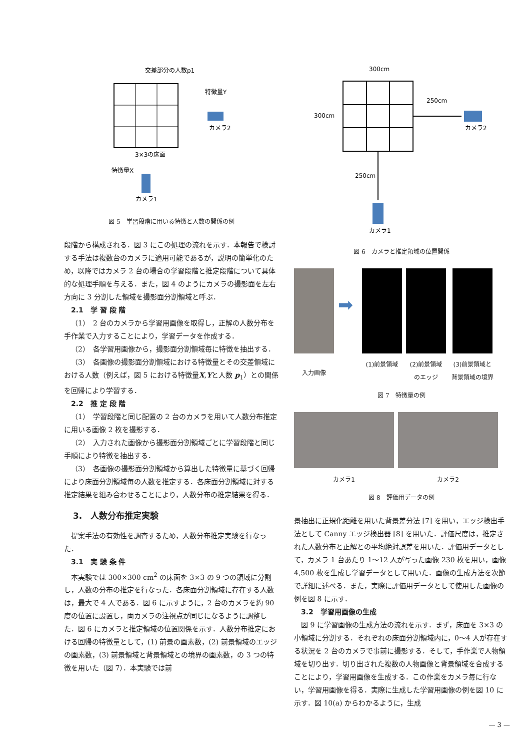交差部分の人数p1
特徴量Y
カメラ2
3×3の床面
特徴量X
カメラ1
図 5　学習段階に用いる特徴と人数の関係の例
段階から構成される．図 3 にこの処理の流れを示す．本報告で検討する手法は複数台のカメラに適用可能であるが，説明の簡単化のため，以降ではカメラ 2 台の場合の学習段階と推定段階について具体的な処理手順を与える．また，図 4 のようにカメラの撮影面を左右方向に 3 分割した領域を撮影面分割領域と呼ぶ．
2.1　学 習 段 階
（1）　2 台のカメラから学習用画像を取得し，正解の人数分布を手作業で入力することにより，学習データを作成する．
（2）　各学習用画像から，撮影面分割領域毎に特徴を抽出する．
（3）　各画像の撮影面分割領域における特徴量とその交差領域における人数（例えば，図 5 における特徴量X,Yと人数 p<sub>1</sub>）との関係を回帰により学習する．
2.2　推 定 段 階
（1）　学習段階と同じ配置の 2 台のカメラを用いて人数分布推定に用いる画像 2 枚を撮影する．
（2）　入力された画像から撮影面分割領域ごとに学習段階と同じ手順により特徴を抽出する．
（3）　各画像の撮影面分割領域から算出した特徴量に基づく回帰により床面分割領域毎の人数を推定する．各床面分割領域に対する推定結果を組み合わせることにより，人数分布の推定結果を得る．
3.　人数分布推定実験
提案手法の有効性を調査するため，人数分布推定実験を行なった．
3.1　実 験 条 件
本実験では 300×300 cm<sup>2</sup> の床面を 3×3 の 9 つの領域に分割し，人数の分布の推定を行なった．各床面分割領域に存在する人数は，最大で 4 人である．図 6 に示すように，2 台のカメラを約 90 度の位置に設置し，両カメラの注視点が同じになるように調整した．図 6 にカメラと推定領域の位置関係を示す．人数分布推定における回帰の特徴量として，(1) 前景の画素数，(2) 前景領域のエッジの画素数，(3) 前景領域と背景領域との境界の画素数，の 3 つの特徴を用いた（図 7）．本実験では前
300cm
300cm
250cm
250cm
カメラ2
カメラ1
図 6　カメラと推定領域の位置関係
入力画像
➡
(1)前景領域
(2)前景領域 のエッジ
(3)前景領域と 背景領域の境界
図 7　特徴量の例
カメラ1 カメラ2
図 8　評価用データの例
景抽出に正規化距離を用いた背景差分法 [7] を用い，エッジ検出手法として Canny エッジ検出器 [8] を用いた．評価尺度は，推定された人数分布と正解との平均絶対誤差を用いた．評価用データとして，カメラ 1 台あたり 1〜12 人が写った画像 230 枚を用い，画像 4,500 枚を生成し学習データとして用いた．画像の生成方法を次節で詳細に述べる．また，実際に評価用データとして使用した画像の例を図 8 に示す．
3.2　学習用画像の生成
図 9 に学習画像の生成方法の流れを示す．まず，床面を 3×3 の小領域に分割する．それぞれの床面分割領域内に，0〜4 人が存在する状況を 2 台のカメラで事前に撮影する．そして，手作業で人物領域を切り出す．切り出された複数の人物画像と背景領域を合成することにより，学習用画像を生成する．この作業をカメラ毎に行ない，学習用画像を得る．実際に生成した学習用画像の例を図 10 に示す．図 10(a) からわかるように，生成
— 3 —